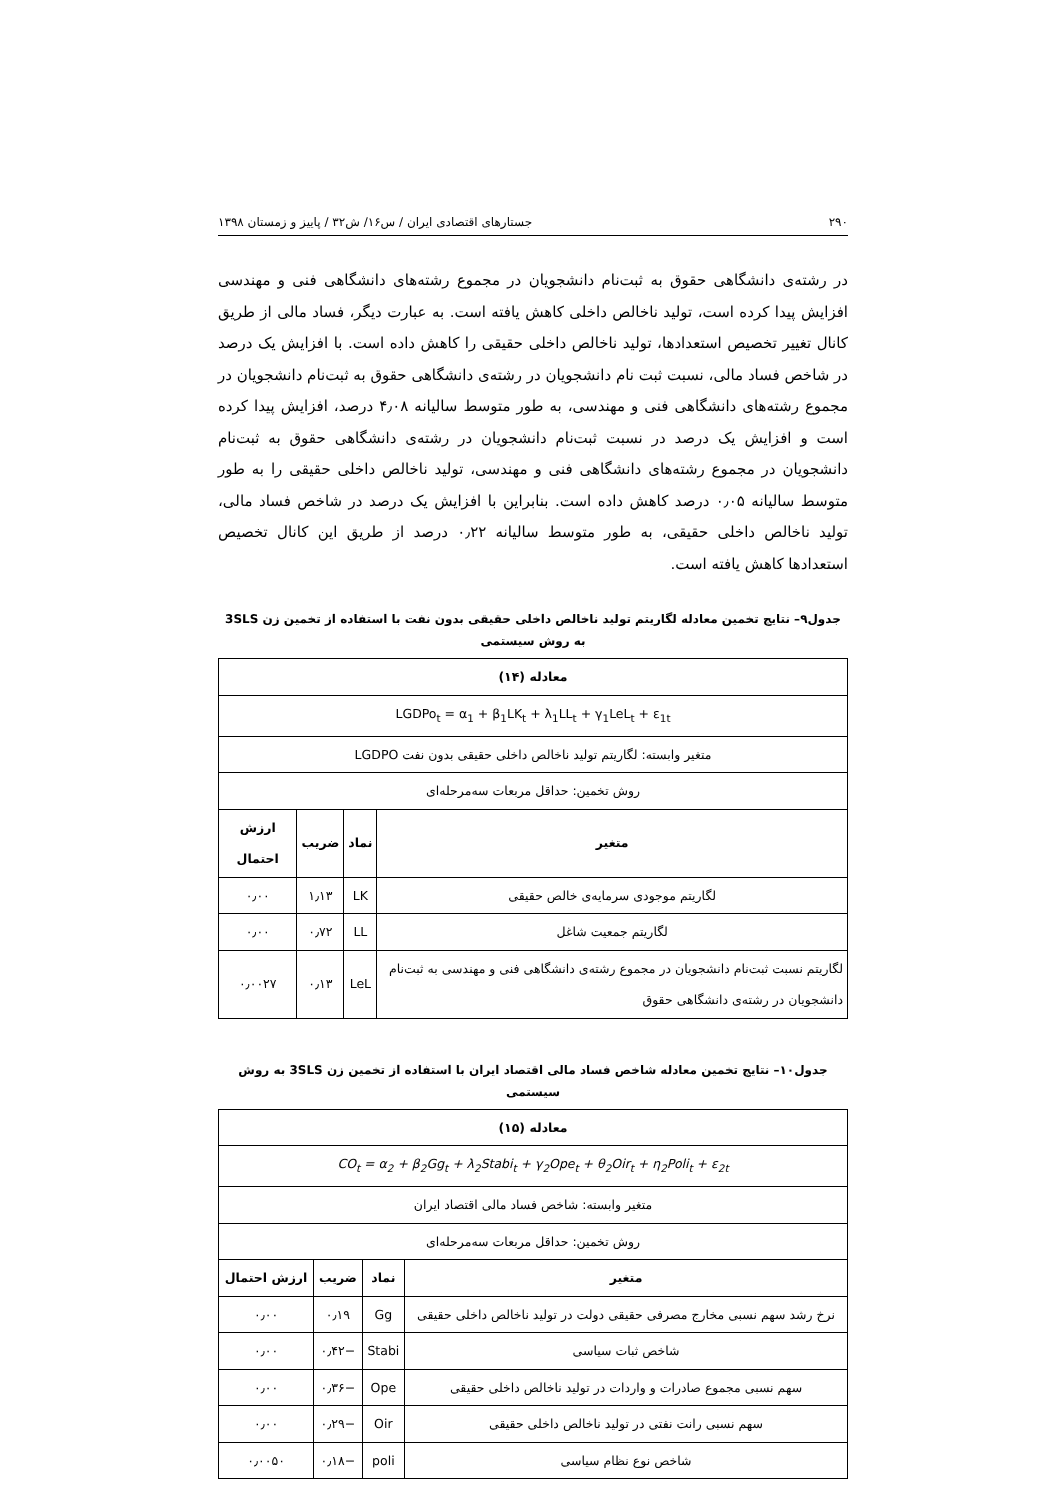۲۹۰ جستارهای اقتصادی ایران / س۱۶/ ش۳۲ / پاییز و زمستان ۱۳۹۸
در رشته‌ی دانشگاهی حقوق به ثبت‌نام دانشجویان در مجموع رشته‌های دانشگاهی فنی و مهندسی افزایش پیدا کرده است، تولید ناخالص داخلی کاهش یافته است. به عبارت دیگر، فساد مالی از طریق کانال تغییر تخصیص استعدادها، تولید ناخالص داخلی حقیقی را کاهش داده است. با افزایش یک درصد در شاخص فساد مالی، نسبت ثبت نام دانشجویان در رشته‌ی دانشگاهی حقوق به ثبت‌نام دانشجویان در مجموع رشته‌های دانشگاهی فنی و مهندسی، به طور متوسط سالیانه ۴٫۰۸ درصد، افزایش پیدا کرده است و افزایش یک درصد در نسبت ثبت‌نام دانشجویان در رشته‌ی دانشگاهی حقوق به ثبت‌نام دانشجویان در مجموع رشته‌های دانشگاهی فنی و مهندسی، تولید ناخالص داخلی حقیقی را به طور متوسط سالیانه ۰٫۰۵ درصد کاهش داده است. بنابراین با افزایش یک درصد در شاخص فساد مالی، تولید ناخالص داخلی حقیقی، به طور متوسط سالیانه ۰٫۲۲ درصد از طریق این کانال تخصیص استعدادها کاهش یافته است.
جدول۹– نتایج تخمین معادله لگاریتم تولید ناخالص داخلی حقیقی بدون نفت با استفاده از تخمین زن 3SLS به روش سیستمی
| معادله (۱۴) | | | |
| --- | --- | --- | --- |
| LGDPo<sub>t</sub> = α<sub>1</sub> + β<sub>1</sub>LK<sub>t</sub> + λ<sub>1</sub>LL<sub>t</sub> + γ<sub>1</sub>LeL<sub>t</sub> + ε<sub>1t</sub> | | | |
| متغیر وابسته: لگاریتم تولید ناخالص داخلی حقیقی بدون نفت LGDPO | | | |
| روش تخمین: حداقل مربعات سه‌مرحله‌ای | | | |
| متغیر | نماد | ضریب | ارزش احتمال |
| لگاریتم موجودی سرمایه‌ی خالص حقیقی | LK | ۱٫۱۳ | ۰٫۰۰ |
| لگاریتم جمعیت شاغل | LL | ۰٫۷۲ | ۰٫۰۰ |
| لگاریتم نسبت ثبت‌نام دانشجویان در مجموع رشته‌ی دانشگاهی فنی و مهندسی به ثبت‌نام دانشجویان در رشته‌ی دانشگاهی حقوق | LeL | ۰٫۱۳ | ۰٫۰۰۲۷ |
جدول۱۰– نتایج تخمین معادله شاخص فساد مالی اقتصاد ایران با استفاده از تخمین زن 3SLS به روش سیستمی
| معادله (۱۵) | | | |
| --- | --- | --- | --- |
| CO<sub>t</sub> = α<sub>2</sub> + β<sub>2</sub>Gg<sub>t</sub> + λ<sub>2</sub>Stabi<sub>t</sub> + γ<sub>2</sub>Ope<sub>t</sub> + θ<sub>2</sub>Oir<sub>t</sub> + η<sub>2</sub>Poli<sub>t</sub> + ε<sub>2t</sub> | | | |
| متغیر وابسته: شاخص فساد مالی اقتصاد ایران | | | |
| روش تخمین: حداقل مربعات سه‌مرحله‌ای | | | |
| متغیر | نماد | ضریب | ارزش احتمال |
| نرخ رشد سهم نسبی مخارج مصرفی حقیقی دولت در تولید ناخالص داخلی حقیقی | Gg | ۰٫۱۹ | ۰٫۰۰ |
| شاخص ثبات سیاسی | Stabi | −۰٫۴۲ | ۰٫۰۰ |
| سهم نسبی مجموع صادرات و واردات در تولید ناخالص داخلی حقیقی | Ope | −۰٫۳۶ | ۰٫۰۰ |
| سهم نسبی رانت نفتی در تولید ناخالص داخلی حقیقی | Oir | −۰٫۲۹ | ۰٫۰۰ |
| شاخص نوع نظام سیاسی | poli | −۰٫۱۸ | ۰٫۰۰۵۰ |